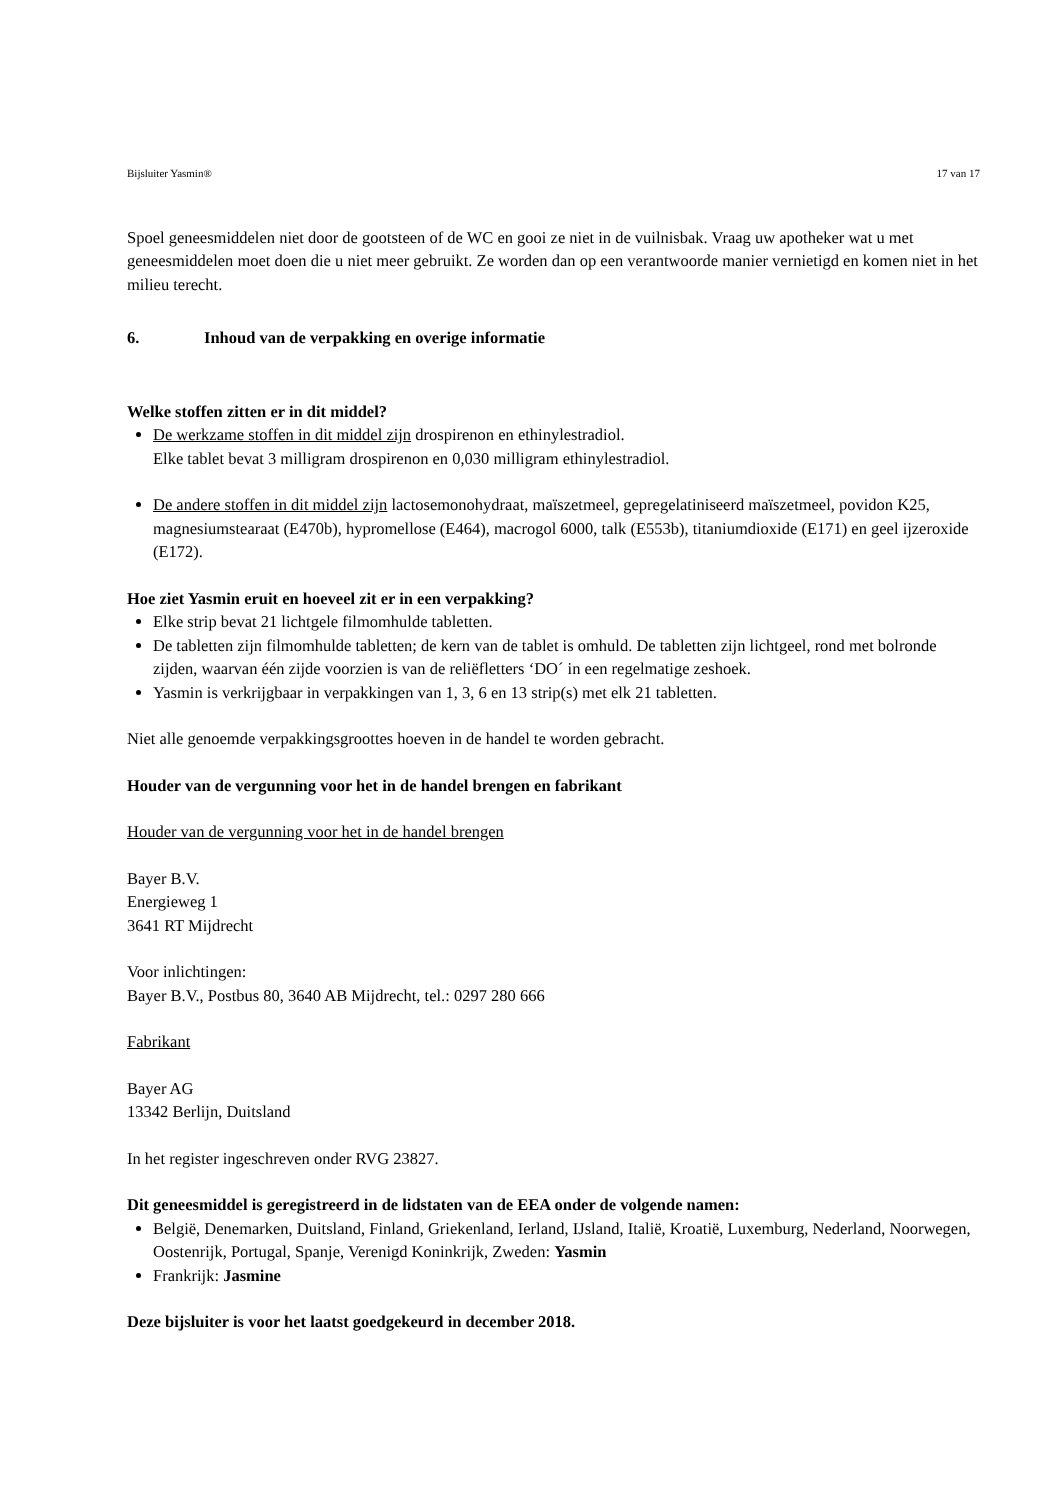Bijsluiter Yasmin® 17 van 17
Spoel geneesmiddelen niet door de gootsteen of de WC en gooi ze niet in de vuilnisbak. Vraag uw apotheker wat u met geneesmiddelen moet doen die u niet meer gebruikt. Ze worden dan op een verantwoorde manier vernietigd en komen niet in het milieu terecht.
6. Inhoud van de verpakking en overige informatie
Welke stoffen zitten er in dit middel?
De werkzame stoffen in dit middel zijn drospirenon en ethinylestradiol.
Elke tablet bevat 3 milligram drospirenon en 0,030 milligram ethinylestradiol.
De andere stoffen in dit middel zijn lactosemonohydraat, maïszetmeel, gepregelatiniseerd maïszetmeel, povidon K25, magnesiumstearaat (E470b), hypromellose (E464), macrogol 6000, talk (E553b), titaniumdioxide (E171) en geel ijzeroxide (E172).
Hoe ziet Yasmin eruit en hoeveel zit er in een verpakking?
Elke strip bevat 21 lichtgele filmomhulde tabletten.
De tabletten zijn filmomhulde tabletten; de kern van de tablet is omhuld. De tabletten zijn lichtgeel, rond met bolronde zijden, waarvan één zijde voorzien is van de reliëfletters ‘DO´ in een regelmatige zeshoek.
Yasmin is verkrijgbaar in verpakkingen van 1, 3, 6 en 13 strip(s) met elk 21 tabletten.
Niet alle genoemde verpakkingsgroottes hoeven in de handel te worden gebracht.
Houder van de vergunning voor het in de handel brengen en fabrikant
Houder van de vergunning voor het in de handel brengen
Bayer B.V.
Energieweg 1
3641 RT Mijdrecht
Voor inlichtingen:
Bayer B.V., Postbus 80, 3640 AB Mijdrecht, tel.: 0297 280 666
Fabrikant
Bayer AG
13342 Berlijn, Duitsland
In het register ingeschreven onder RVG 23827.
Dit geneesmiddel is geregistreerd in de lidstaten van de EEA onder de volgende namen:
België, Denemarken, Duitsland, Finland, Griekenland, Ierland, IJsland, Italië, Kroatië, Luxemburg, Nederland, Noorwegen, Oostenrijk, Portugal, Spanje, Verenigd Koninkrijk, Zweden: Yasmin
Frankrijk: Jasmine
Deze bijsluiter is voor het laatst goedgekeurd in december 2018.